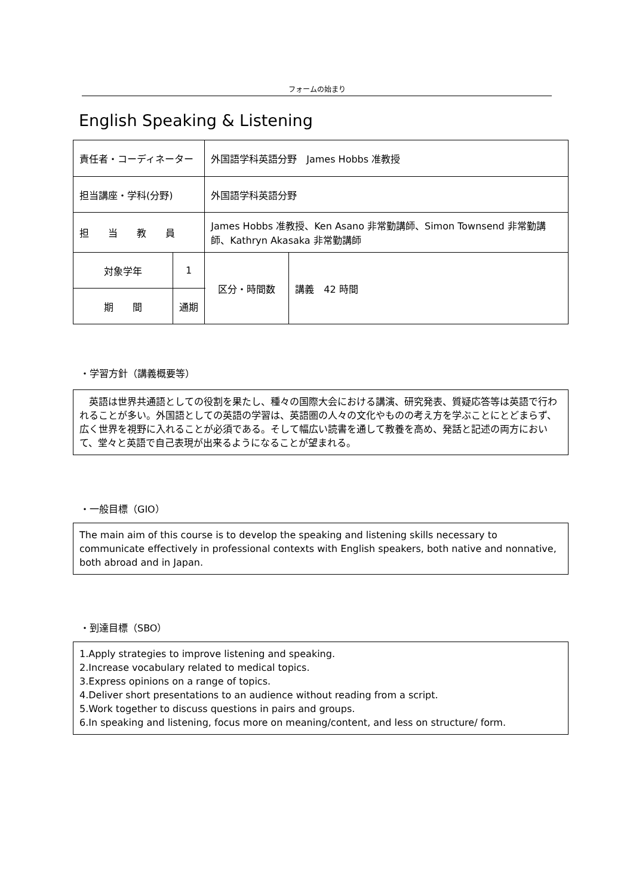フォームの始まり
English Speaking & Listening
| 責任者・コーディネーター | | 外国語学科英語分野 James Hobbs 准教授 | | |
| 担当講座・学科(分野) | | 外国語学科英語分野 | | |
| 担 当 教 員 | | James Hobbs 准教授、Ken Asano 非常勤講師、Simon Townsend 非常勤講師、Kathryn Akasaka 非常勤講師 | | |
| 対象学年 | 1 | | 区分・時間数 | 講義 42 時間 |
| 期 間 | 通期 | | | |
・学習方針（講義概要等）
　英語は世界共通語としての役割を果たし、種々の国際大会における講演、研究発表、質疑応答等は英語で行われることが多い。外国語としての英語の学習は、英語圏の人々の文化やものの考え方を学ぶことにとどまらず、広く世界を視野に入れることが必須である。そして幅広い読書を通して教養を高め、発話と記述の両方において、堂々と英語で自己表現が出来るようになることが望まれる。
・一般目標（GIO）
The main aim of this course is to develop the speaking and listening skills necessary to communicate effectively in professional contexts with English speakers, both native and nonnative, both abroad and in Japan.
・到達目標（SBO）
1.Apply strategies to improve listening and speaking.
2.Increase vocabulary related to medical topics.
3.Express opinions on a range of topics.
4.Deliver short presentations to an audience without reading from a script.
5.Work together to discuss questions in pairs and groups.
6.In speaking and listening, focus more on meaning/content, and less on structure/ form.